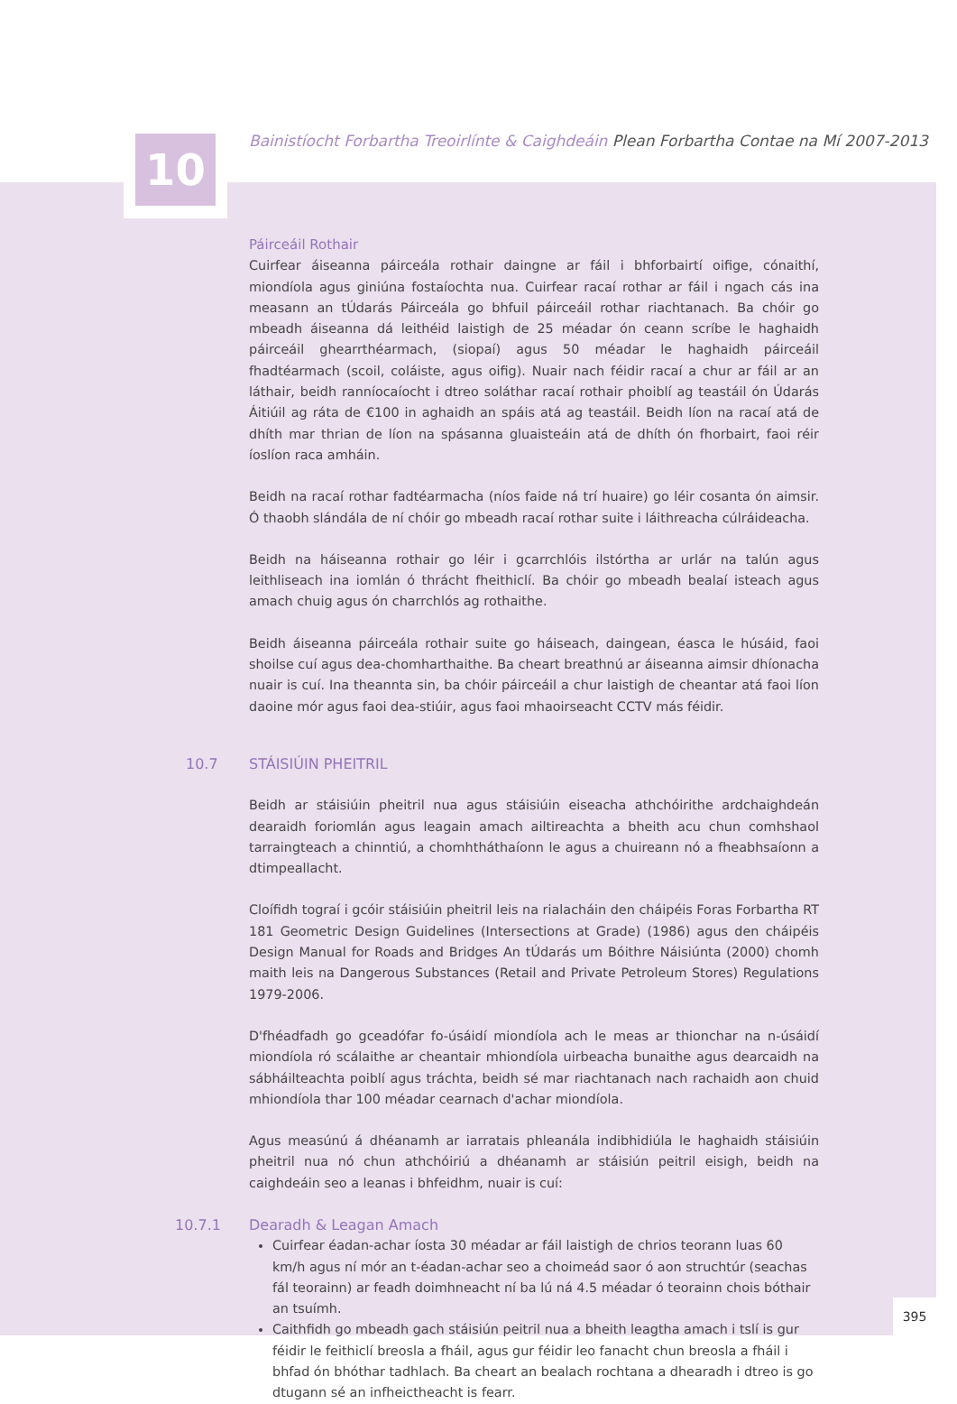10
Bainistíocht Forbartha Treoirlínte & Caighdeáin Plean Forbartha Contae na Mí 2007-2013
Páirceáil Rothair
Cuirfear áiseanna páirceála rothair daingne ar fáil i bhforbairtí oifige, cónaithí, miondíola agus giniúna fostaíochta nua. Cuirfear racaí rothar ar fáil i ngach cás ina measann an tÚdarás Páirceála go bhfuil páirceáil rothar riachtanach. Ba chóir go mbeadh áiseanna dá leithéid laistigh de 25 méadar ón ceann scríbe le haghaidh páirceáil ghearrthéarmach, (siopaí) agus 50 méadar le haghaidh páirceáil fhadtéarmach (scoil, coláiste, agus oifig). Nuair nach féidir racaí a chur ar fáil ar an láthair, beidh ranníocaíocht i dtreo soláthar racaí rothair phoiblí ag teastáil ón Údarás Áitiúil ag ráta de €100 in aghaidh an spáis atá ag teastáil. Beidh líon na racaí atá de dhíth mar thrian de líon na spásanna gluaisteáin atá de dhíth ón fhorbairt, faoi réir íoslíon raca amháin.
Beidh na racaí rothar fadtéarmacha (níos faide ná trí huaire) go léir cosanta ón aimsir. Ó thaobh slándála de ní chóir go mbeadh racaí rothar suite i láithreacha cúlráideacha.
Beidh na háiseanna rothair go léir i gcarrchlóis ilstórtha ar urlár na talún agus leithliseach ina iomlán ó thrácht fheithiclí. Ba chóir go mbeadh bealaí isteach agus amach chuig agus ón charrchlós ag rothaithe.
Beidh áiseanna páirceála rothair suite go háiseach, daingean, éasca le húsáid, faoi shoilse cuí agus dea-chomharthaithe. Ba cheart breathnú ar áiseanna aimsir dhíonacha nuair is cuí. Ina theannta sin, ba chóir páirceáil a chur laistigh de cheantar atá faoi líon daoine mór agus faoi dea-stiúir, agus faoi mhaoirseacht CCTV más féidir.
10.7 STÁISIÚIN PHEITRIL
Beidh ar stáisiúin pheitril nua agus stáisiúin eiseacha athchóirithe ardchaighdeán dearaidh foriomlán agus leagain amach ailtireachta a bheith acu chun comhshaol tarraingteach a chinntiú, a chomhtháthaíonn le agus a chuireann nó a fheabhsaíonn a dtimpeallacht.
Cloífidh tograí i gcóir stáisiúin pheitril leis na rialacháin den cháipéis Foras Forbartha RT 181 Geometric Design Guidelines (Intersections at Grade) (1986) agus den cháipéis Design Manual for Roads and Bridges An tÚdarás um Bóithre Náisiúnta (2000) chomh maith leis na Dangerous Substances (Retail and Private Petroleum Stores) Regulations 1979-2006.
D'fhéadfadh go gceadófar fo-úsáidí miondíola ach le meas ar thionchar na n-úsáidí miondíola ró scálaithe ar cheantair mhiondíola uirbeacha bunaithe agus dearcaidh na sábháilteachta poiblí agus tráchta, beidh sé mar riachtanach nach rachaidh aon chuid mhiondíola thar 100 méadar cearnach d'achar miondíola.
Agus measúnú á dhéanamh ar iarratais phleanála indibhidiúla le haghaidh stáisiúin pheitril nua nó chun athchóiriú a dhéanamh ar stáisiún peitril eisigh, beidh na caighdeáin seo a leanas i bhfeidhm, nuair is cuí:
10.7.1 Dearadh & Leagan Amach
Cuirfear éadan-achar íosta 30 méadar ar fáil laistigh de chrios teorann luas 60 km/h agus ní mór an t-éadan-achar seo a choimeád saor ó aon struchtúr (seachas fál teorainn) ar feadh doimhneacht ní ba lú ná 4.5 méadar ó teorainn chois bóthair an tsuímh.
Caithfidh go mbeadh gach stáisiún peitril nua a bheith leagtha amach i tslí is gur féidir le feithiclí breosla a fháil, agus gur féidir leo fanacht chun breosla a fháil i bhfad ón bhóthar tadhlach. Ba cheart an bealach rochtana a dhearadh i dtreo is go dtugann sé an infheictheacht is fearr.
395